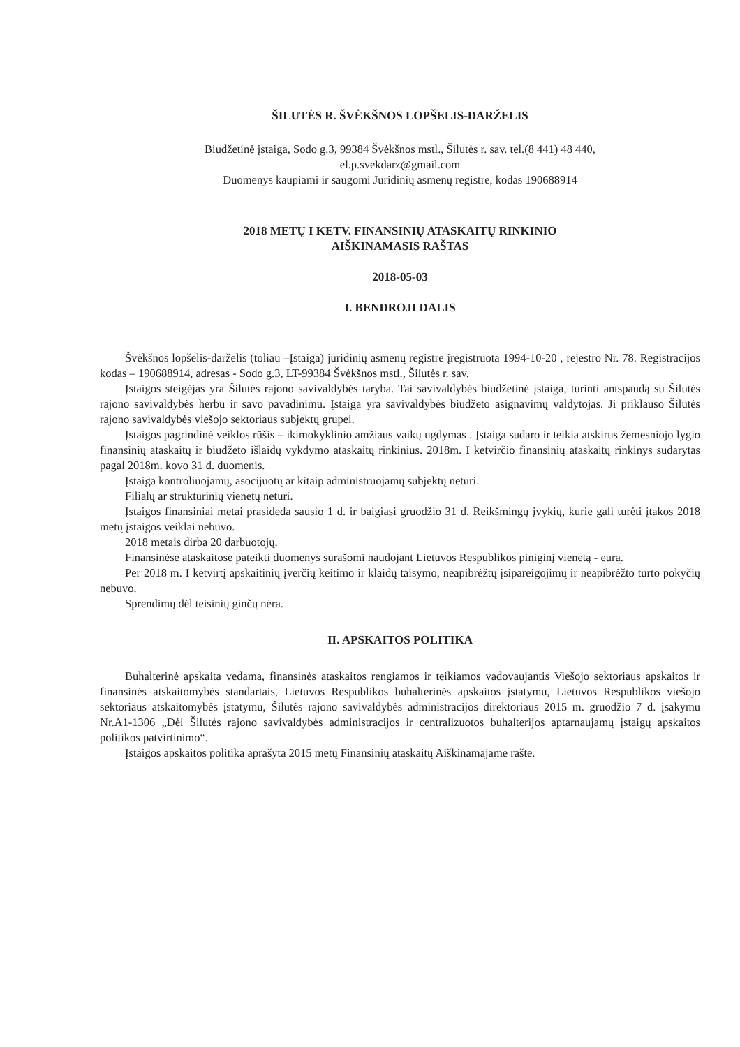ŠILUTĖS R. ŠVĖKŠNOS LOPŠELIS-DARŽELIS
Biudžetinė įstaiga, Sodo g.3, 99384 Švėkšnos mstl., Šilutės r. sav. tel.(8 441) 48 440,
el.p.svekdarz@gmail.com
Duomenys kaupiami ir saugomi Juridinių asmenų registre, kodas 190688914
2018 METŲ I KETV. FINANSINIŲ ATASKAITŲ RINKINIO
AIŠKINAMASIS RAŠTAS
2018-05-03
I. BENDROJI DALIS
Švėkšnos lopšelis-darželis (toliau –Įstaiga) juridinių asmenų registre įregistruota 1994-10-20 , rejestro Nr. 78. Registracijos kodas – 190688914, adresas - Sodo g.3, LT-99384 Švėkšnos mstl., Šilutės r. sav.
Įstaigos steigėjas yra Šilutės rajono savivaldybės taryba. Tai savivaldybės biudžetinė įstaiga, turinti antspaudą su Šilutės rajono savivaldybės herbu ir savo pavadinimu. Įstaiga yra savivaldybės biudžeto asignavimų valdytojas. Ji priklauso Šilutės rajono savivaldybės viešojo sektoriaus subjektų grupei.
Įstaigos pagrindinė veiklos rūšis – ikimokyklinio amžiaus vaikų ugdymas . Įstaiga sudaro ir teikia atskirus žemesniojo lygio finansinių ataskaitų ir biudžeto išlaidų vykdymo ataskaitų rinkinius. 2018m. I ketvirčio finansinių ataskaitų rinkinys sudarytas pagal 2018m. kovo 31 d. duomenis.
Įstaiga kontroliuojamų, asocijuotų ar kitaip administruojamų subjektų neturi.
Filialų ar struktūrinių vienetų neturi.
Įstaigos finansiniai metai prasideda sausio 1 d. ir baigiasi gruodžio 31 d. Reikšmingų įvykių, kurie gali turėti įtakos 2018 metų įstaigos veiklai nebuvo.
2018 metais dirba 20 darbuotojų.
Finansinėse ataskaitose pateikti duomenys surašomi naudojant Lietuvos Respublikos piniginį vienetą - eurą.
Per 2018 m. I ketvirtį apskaitinių įverčių keitimo ir klaidų taisymo, neapibrėžtų įsipareigojimų ir neapibrėžto turto pokyčių nebuvo.
Sprendimų dėl teisinių ginčų nėra.
II. APSKAITOS POLITIKA
Buhalterinė apskaita vedama, finansinės ataskaitos rengiamos ir teikiamos vadovaujantis Viešojo sektoriaus apskaitos ir finansinės atskaitomybės standartais, Lietuvos Respublikos buhalterinės apskaitos įstatymu, Lietuvos Respublikos viešojo sektoriaus atskaitomybės įstatymu, Šilutės rajono savivaldybės administracijos direktoriaus 2015 m. gruodžio 7 d. įsakymu Nr.A1-1306 „Dėl Šilutės rajono savivaldybės administracijos ir centralizuotos buhalterijos aptarnaujamų įstaigų apskaitos politikos patvirtinimo“.
Įstaigos apskaitos politika aprašyta 2015 metų Finansinių ataskaitų Aiškinamajame rašte.